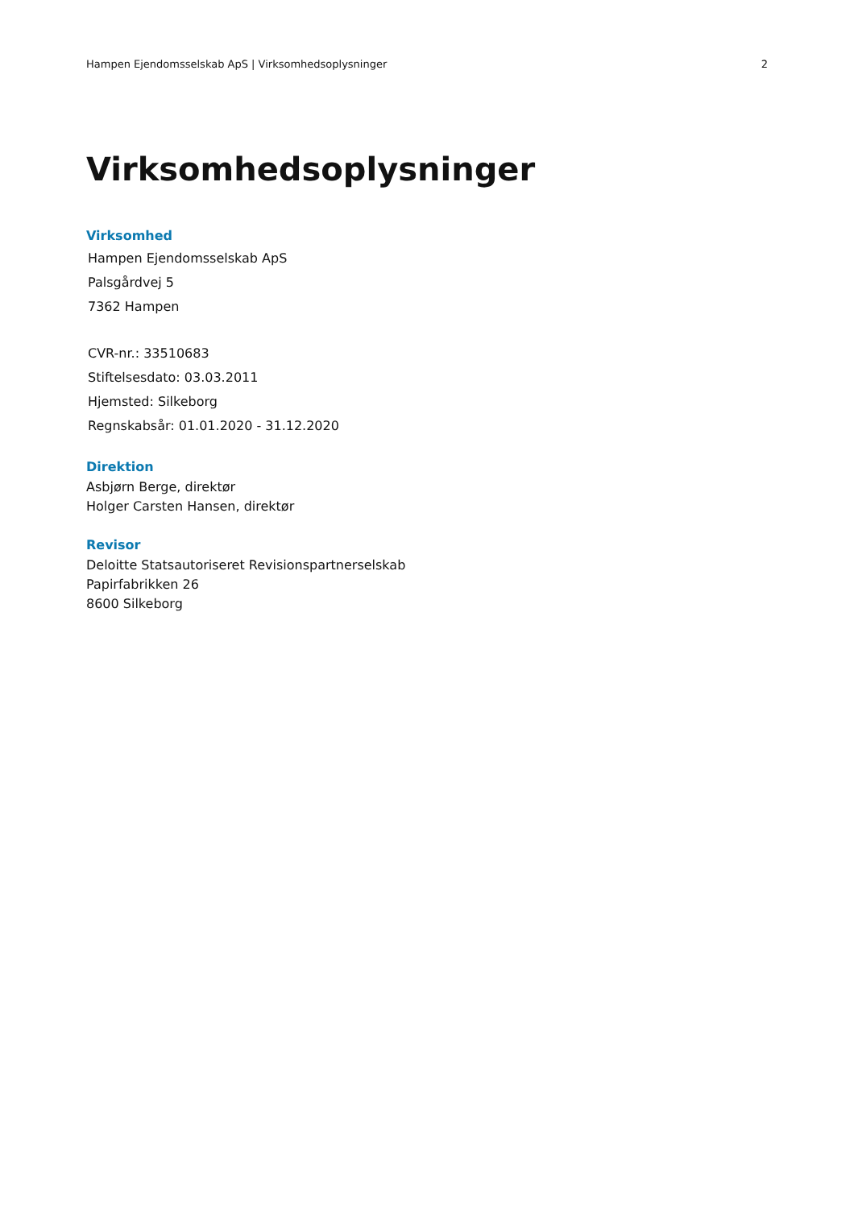Hampen Ejendomsselskab ApS | Virksomhedsoplysninger 2
Virksomhedsoplysninger
Virksomhed
Hampen Ejendomsselskab ApS
Palsgårdvej 5
7362 Hampen
CVR-nr.: 33510683
Stiftelsesdato: 03.03.2011
Hjemsted: Silkeborg
Regnskabsår: 01.01.2020 - 31.12.2020
Direktion
Asbjørn Berge, direktør
Holger Carsten Hansen, direktør
Revisor
Deloitte Statsautoriseret Revisionspartnerselskab
Papirfabrikken 26
8600 Silkeborg